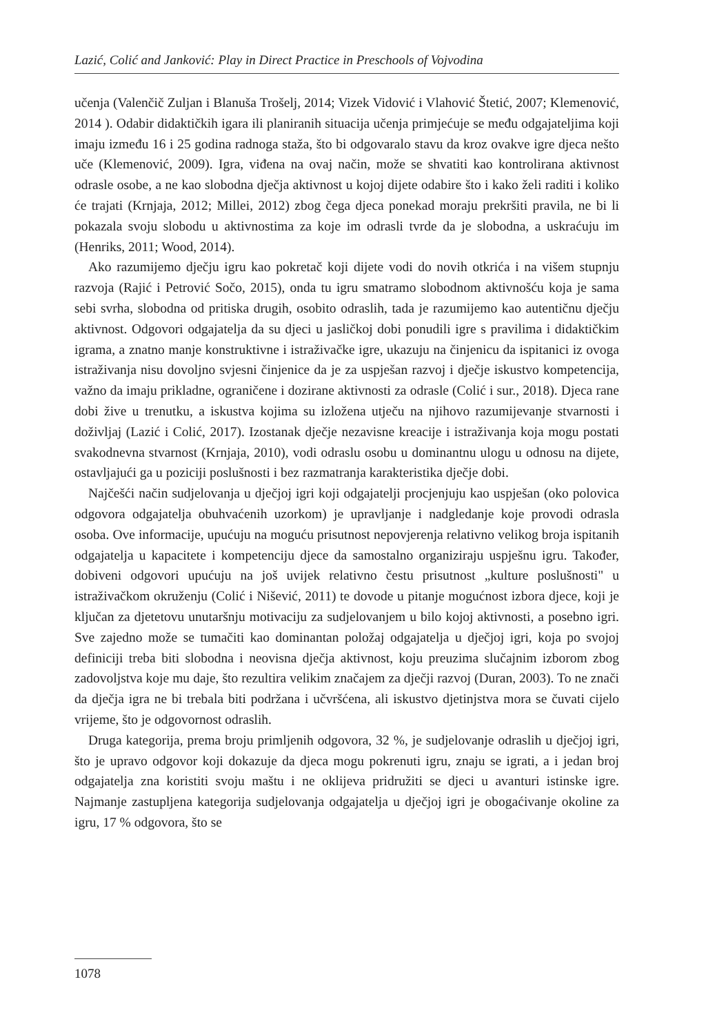Lazić, Colić and Janković: Play in Direct Practice in Preschools of Vojvodina
učenja (Valenčič Zuljan i Blanuša Trošelj, 2014; Vizek Vidović i Vlahović Štetić, 2007; Klemenović, 2014 ). Odabir didaktičkih igara ili planiranih situacija učenja primjećuje se među odgajateljima koji imaju između 16 i 25 godina radnoga staža, što bi odgovaralo stavu da kroz ovakve igre djeca nešto uče (Klemenović, 2009). Igra, viđena na ovaj način, može se shvatiti kao kontrolirana aktivnost odrasle osobe, a ne kao slobodna dječja aktivnost u kojoj dijete odabire što i kako želi raditi i koliko će trajati (Krnjaja, 2012; Millei, 2012) zbog čega djeca ponekad moraju prekršiti pravila, ne bi li pokazala svoju slobodu u aktivnostima za koje im odrasli tvrde da je slobodna, a uskraćuju im (Henriks, 2011; Wood, 2014).
Ako razumijemo dječju igru kao pokretač koji dijete vodi do novih otkrića i na višem stupnju razvoja (Rajić i Petrović Sočo, 2015), onda tu igru smatramo slobodnom aktivnošću koja je sama sebi svrha, slobodna od pritiska drugih, osobito odraslih, tada je razumijemo kao autentičnu dječju aktivnost. Odgovori odgajatelja da su djeci u jasličkoj dobi ponudili igre s pravilima i didaktičkim igrama, a znatno manje konstruktivne i istraživačke igre, ukazuju na činjenicu da ispitanici iz ovoga istraživanja nisu dovoljno svjesni činjenice da je za uspješan razvoj i dječje iskustvo kompetencija, važno da imaju prikladne, ograničene i dozirane aktivnosti za odrasle (Colić i sur., 2018). Djeca rane dobi žive u trenutku, a iskustva kojima su izložena utječu na njihovo razumijevanje stvarnosti i doživljaj (Lazić i Colić, 2017). Izostanak dječje nezavisne kreacije i istraživanja koja mogu postati svakodnevna stvarnost (Krnjaja, 2010), vodi odraslu osobu u dominantnu ulogu u odnosu na dijete, ostavljajući ga u poziciji poslušnosti i bez razmatranja karakteristika dječje dobi.
Najčešći način sudjelovanja u dječjoj igri koji odgajatelji procjenjuju kao uspješan (oko polovica odgovora odgajatelja obuhvaćenih uzorkom) je upravljanje i nadgledanje koje provodi odrasla osoba. Ove informacije, upućuju na moguću prisutnost nepovjerenja relativno velikog broja ispitanih odgajatelja u kapacitete i kompetenciju djece da samostalno organiziraju uspješnu igru. Također, dobiveni odgovori upućuju na još uvijek relativno čestu prisutnost „kulture poslušnosti" u istraživačkom okruženju (Colić i Nišević, 2011) te dovode u pitanje mogućnost izbora djece, koji je ključan za djetetovu unutaršnju motivaciju za sudjelovanjem u bilo kojoj aktivnosti, a posebno igri. Sve zajedno može se tumačiti kao dominantan položaj odgajatelja u dječjoj igri, koja po svojoj definiciji treba biti slobodna i neovisna dječja aktivnost, koju preuzima slučajnim izborom zbog zadovoljstva koje mu daje, što rezultira velikim značajem za dječji razvoj (Duran, 2003). To ne znači da dječja igra ne bi trebala biti podržana i učvršćena, ali iskustvo djetinjstva mora se čuvati cijelo vrijeme, što je odgovornost odraslih.
Druga kategorija, prema broju primljenih odgovora, 32 %, je sudjelovanje odraslih u dječjoj igri, što je upravo odgovor koji dokazuje da djeca mogu pokrenuti igru, znaju se igrati, a i jedan broj odgajatelja zna koristiti svoju maštu i ne oklijeva pridružiti se djeci u avanturi istinske igre. Najmanje zastupljena kategorija sudjelovanja odgajatelja u dječjoj igri je obogaćivanje okoline za igru, 17 % odgovora, što se
1078